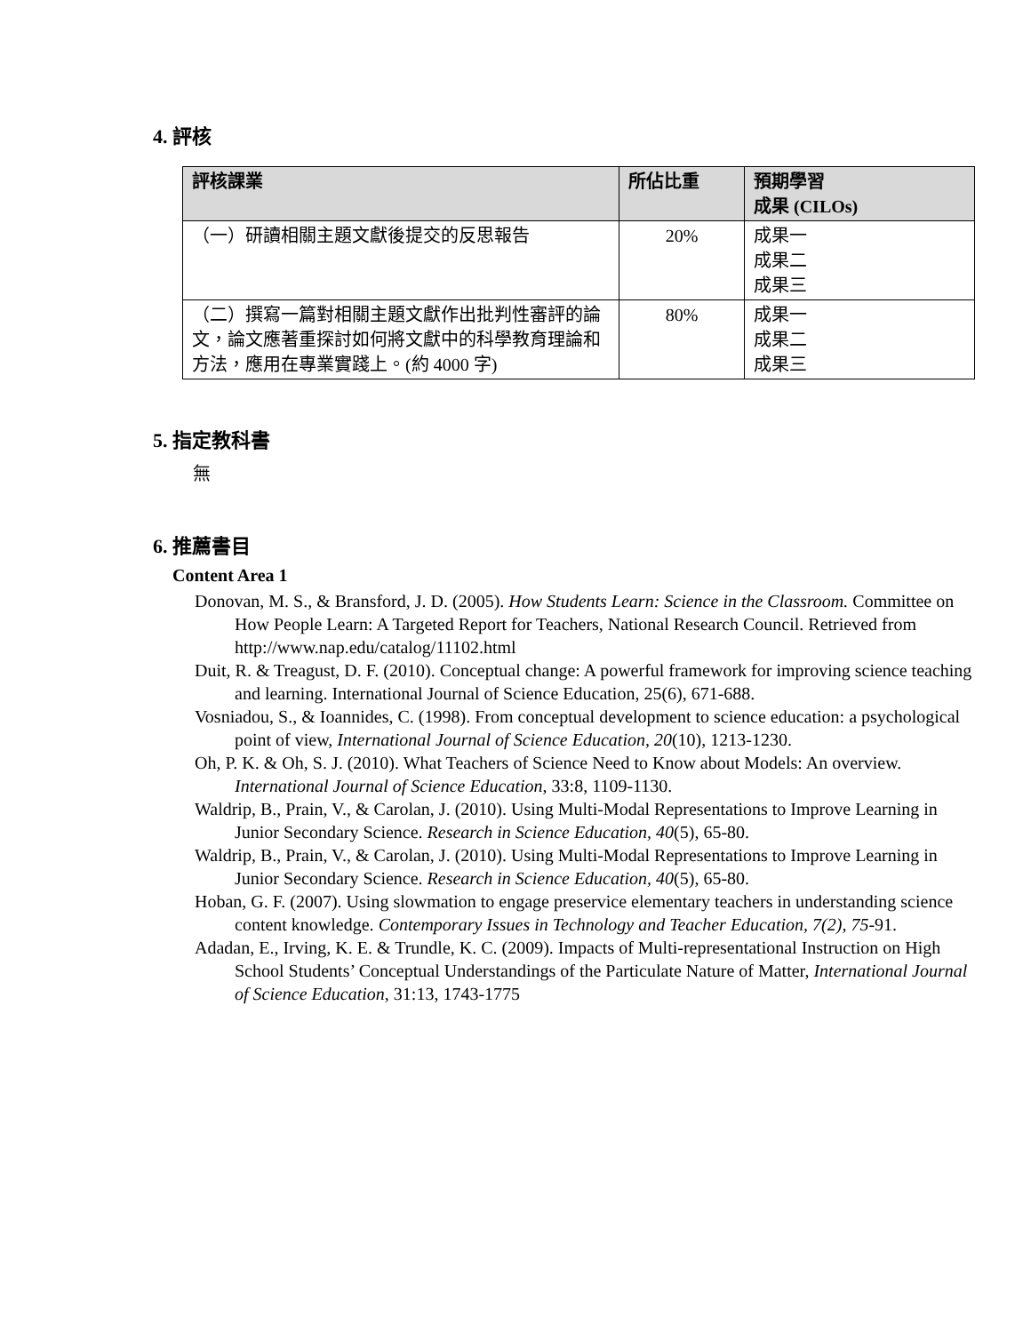4. 評核
| 評核課業 | 所佔比重 | 預期學習 成果 (CILOs) |
| --- | --- | --- |
| （一）研讀相關主題文獻後提交的反思報告 | 20% | 成果一 成果二 成果三 |
| （二）撰寫一篇對相關主題文獻作出批判性審評的論文，論文應著重探討如何將文獻中的科學教育理論和方法，應用在專業實踐上。(約 4000 字) | 80% | 成果一 成果二 成果三 |
5. 指定教科書
無
6. 推薦書目
Content Area 1
Donovan, M. S., & Bransford, J. D. (2005). How Students Learn: Science in the Classroom. Committee on How People Learn: A Targeted Report for Teachers, National Research Council. Retrieved from http://www.nap.edu/catalog/11102.html
Duit, R. & Treagust, D. F. (2010). Conceptual change: A powerful framework for improving science teaching and learning. International Journal of Science Education, 25(6), 671-688.
Vosniadou, S., & Ioannides, C. (1998). From conceptual development to science education: a psychological point of view, International Journal of Science Education, 20(10), 1213-1230.
Oh, P. K. & Oh, S. J. (2010). What Teachers of Science Need to Know about Models: An overview. International Journal of Science Education, 33:8, 1109-1130.
Waldrip, B., Prain, V., & Carolan, J. (2010). Using Multi-Modal Representations to Improve Learning in Junior Secondary Science. Research in Science Education, 40(5), 65-80.
Waldrip, B., Prain, V., & Carolan, J. (2010). Using Multi-Modal Representations to Improve Learning in Junior Secondary Science. Research in Science Education, 40(5), 65-80.
Hoban, G. F. (2007). Using slowmation to engage preservice elementary teachers in understanding science content knowledge. Contemporary Issues in Technology and Teacher Education, 7(2), 75-91.
Adadan, E., Irving, K. E. & Trundle, K. C. (2009). Impacts of Multi-representational Instruction on High School Students’ Conceptual Understandings of the Particulate Nature of Matter, International Journal of Science Education, 31:13, 1743-1775